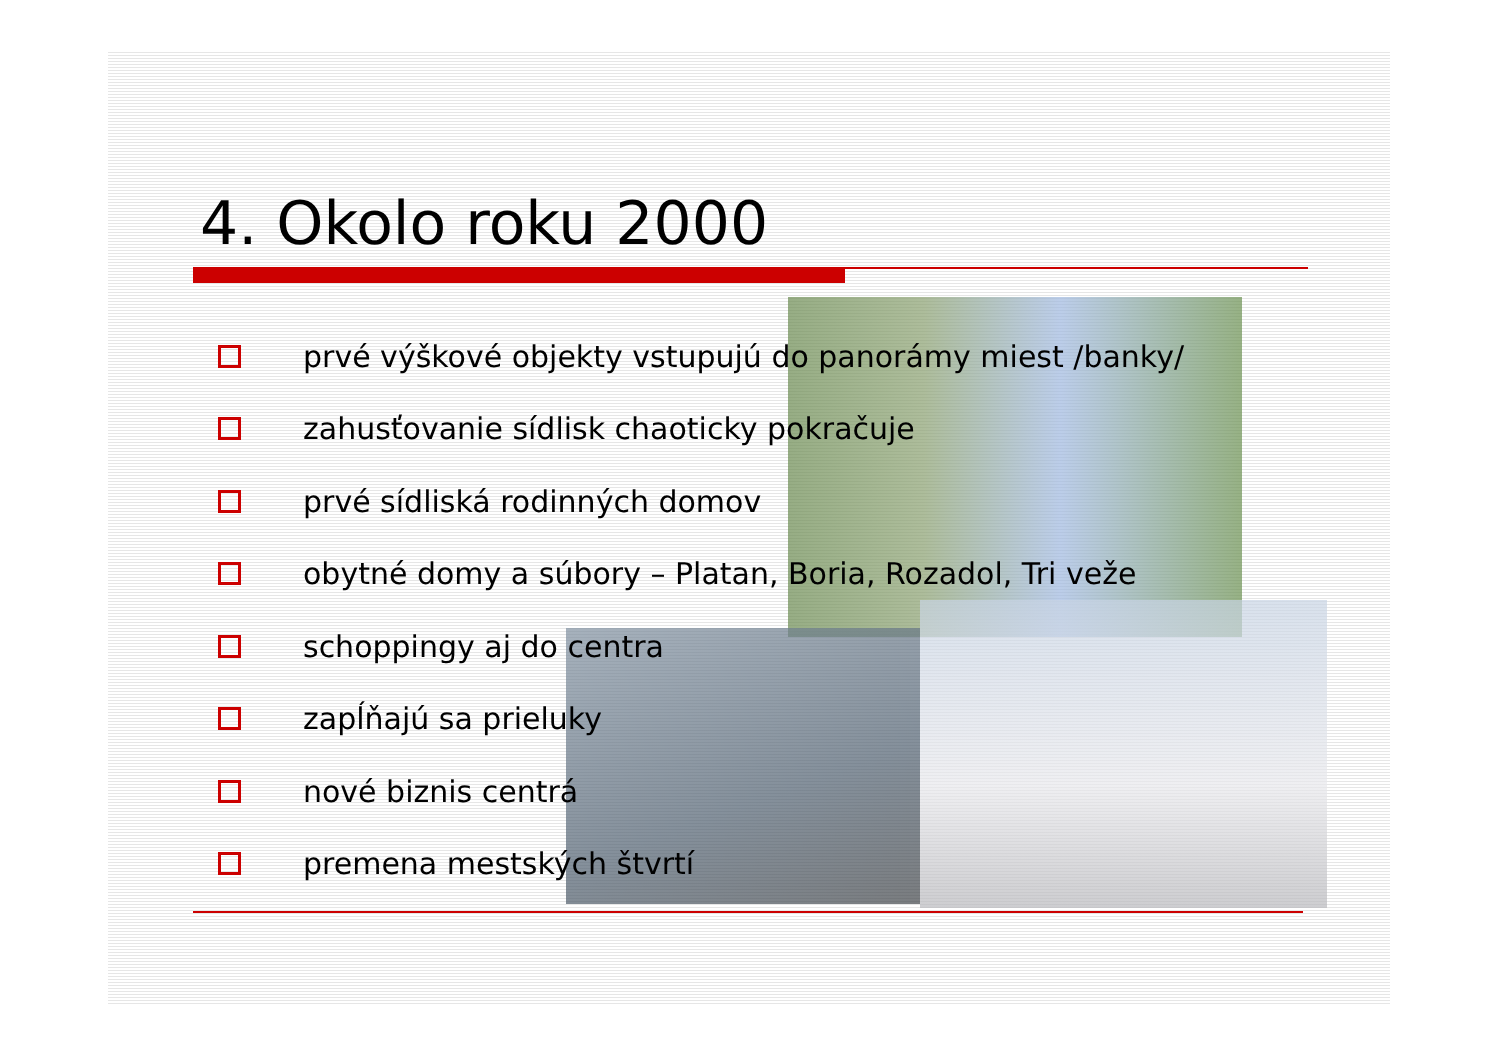4. Okolo roku 2000
prvé výškové objekty vstupujú do panorámy miest /banky/
zahusťovanie sídlisk chaoticky pokračuje
prvé sídliská rodinných domov
obytné domy a súbory – Platan, Boria, Rozadol, Tri veže
schoppingy aj do centra
zapĺňajú sa prieluky
nové biznis centrá
premena mestských štvrtí